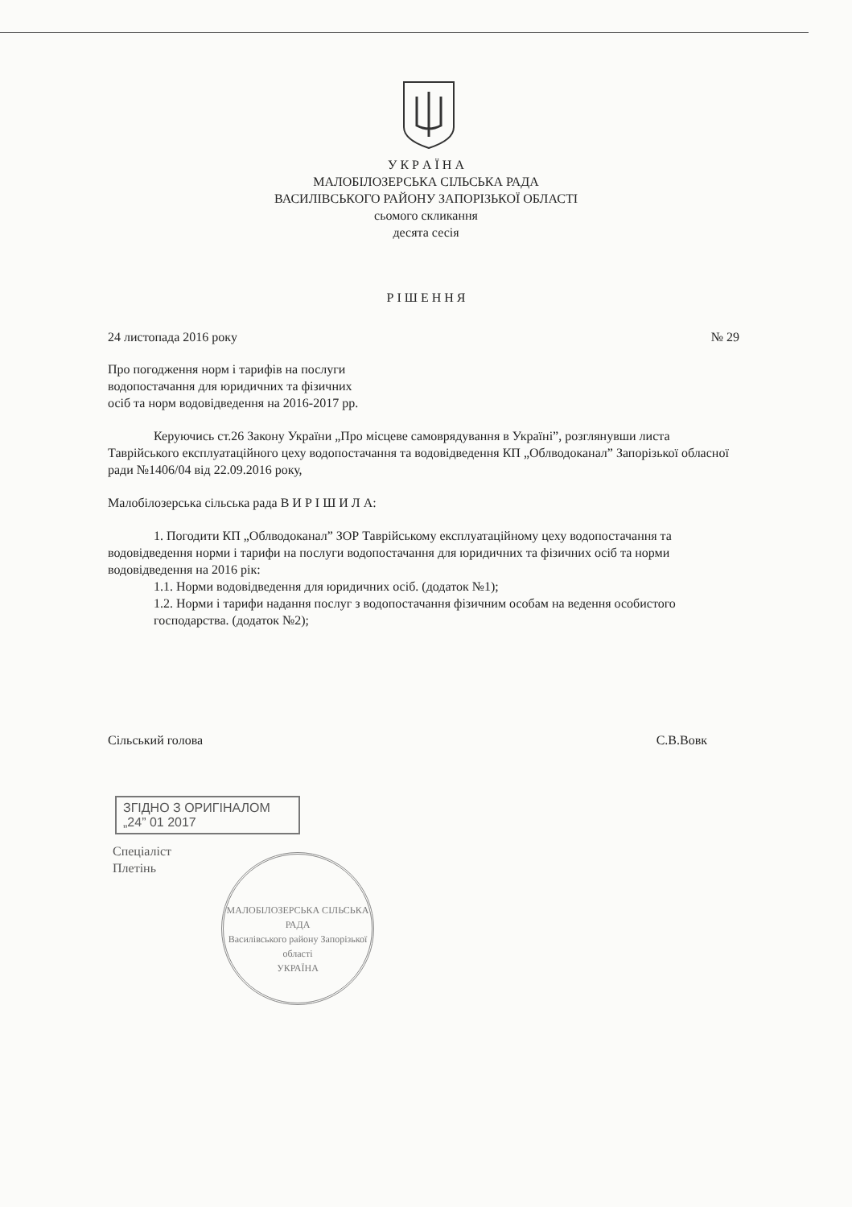У К Р А Ї Н А
МАЛОБІЛОЗЕРСЬКА СІЛЬСЬКА РАДА
ВАСИЛІВСЬКОГО РАЙОНУ ЗАПОРІЗЬКОЇ ОБЛАСТІ
сьомого скликання
десята сесія
Р І Ш Е Н Н Я
24 листопада 2016 року № 29
Про погодження норм і тарифів на послуги
водопостачання для юридичних та фізичних
осіб та норм водовідведення на 2016-2017 рр.
Керуючись ст.26 Закону України „Про місцеве самоврядування в Україні”, розглянувши листа Таврійського експлуатаційного цеху водопостачання та водовідведення КП „Облводоканал” Запорізької обласної ради №1406/04 від 22.09.2016 року,
Малобілозерська сільська рада В И Р І Ш И Л А:
1. Погодити КП „Облводоканал” ЗОР Таврійському експлуатаційному цеху водопостачання та водовідведення норми і тарифи на послуги водопостачання для юридичних та фізичних осіб та норми водовідведення на 2016 рік:
1.1. Норми водовідведення для юридичних осіб. (додаток №1);
1.2. Норми і тарифи надання послуг з водопостачання фізичним особам на ведення особистого господарства. (додаток №2);
Сільський голова С.В.Вовк
ЗГІДНО З ОРИГІНАЛОМ
„24” 01 2017
Спеціаліст
Плетінь
МАЛОБІЛОЗЕРСЬКА СІЛЬСЬКА РАДА
Василівського району Запорізької області
УКРАЇНА